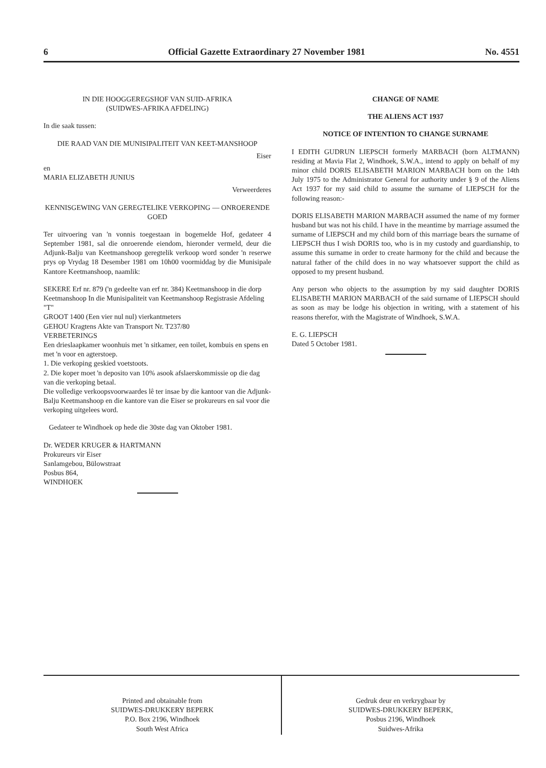6 Official Gazette Extraordinary 27 November 1981 No. 4551
IN DIE HOOGGEREGSHOF VAN SUID-AFRIKA
(SUIDWES-AFRIKA AFDELING)
In die saak tussen:
DIE RAAD VAN DIE MUNISIPALITEIT VAN KEET-MANSHOOP
Eiser
en
MARIA ELIZABETH JUNIUS
Verweerderes
KENNISGEWING VAN GEREGTELIKE VERKOPING — ONROERENDE GOED
Ter uitvoering van 'n vonnis toegestaan in bogemelde Hof, gedateer 4 September 1981, sal die onroerende eiendom, hieronder vermeld, deur die Adjunk-Balju van Keetmanshoop geregtelik verkoop word sonder 'n reserwe prys op Vrydag 18 Desember 1981 om 10h00 voormiddag by die Munisipale Kantore Keetmanshoop, naamlik:
SEKERE Erf nr. 879 ('n gedeelte van erf nr. 384) Keetmanshoop in die dorp Keetmanshoop In die Munisipaliteit van Keetmanshoop Registrasie Afdeling "T"
GROOT 1400 (Een vier nul nul) vierkantmeters
GEHOU Kragtens Akte van Transport Nr. T237/80
VERBETERINGS
Een drieslaapkamer woonhuis met 'n sitkamer, een toilet, kombuis en spens en met 'n voor en agterstoep.
1. Die verkoping geskied voetstoots.
2. Die koper moet 'n deposito van 10% asook afslaerskommissie op die dag van die verkoping betaal.
Die volledige verkoopsvoorwaardes lê ter insae by die kantoor van die Adjunk-Balju Keetmanshoop en die kantore van die Eiser se prokureurs en sal voor die verkoping uitgelees word.
Gedateer te Windhoek op hede die 30ste dag van Oktober 1981.
Dr. WEDER KRUGER & HARTMANN
Prokureurs vir Eiser
Sanlamgebou, Bülowstraat
Posbus 864,
WINDHOEK
CHANGE OF NAME
THE ALIENS ACT 1937
NOTICE OF INTENTION TO CHANGE SURNAME
I EDITH GUDRUN LIEPSCH formerly MARBACH (born ALTMANN) residing at Mavia Flat 2, Windhoek, S.W.A., intend to apply on behalf of my minor child DORIS ELISABETH MARION MARBACH born on the 14th July 1975 to the Administrator General for authority under § 9 of the Aliens Act 1937 for my said child to assume the surname of LIEPSCH for the following reason:-
DORIS ELISABETH MARION MARBACH assumed the name of my former husband but was not his child. I have in the meantime by marriage assumed the surname of LIEPSCH and my child born of this marriage bears the surname of LIEPSCH thus I wish DORIS too, who is in my custody and guardianship, to assume this surname in order to create harmony for the child and because the natural father of the child does in no way whatsoever support the child as opposed to my present husband.
Any person who objects to the assumption by my said daughter DORIS ELISABETH MARION MARBACH of the said surname of LIEPSCH should as soon as may be lodge his objection in writing, with a statement of his reasons therefor, with the Magistrate of Windhoek, S.W.A.
E. G. LIEPSCH
Dated 5 October 1981.
Printed and obtainable from
SUIDWES-DRUKKERY BEPERK
P.O. Box 2196, Windhoek
South West Africa
Gedruk deur en verkrygbaar by
SUIDWES-DRUKKERY BEPERK,
Posbus 2196, Windhoek
Suidwes-Afrika